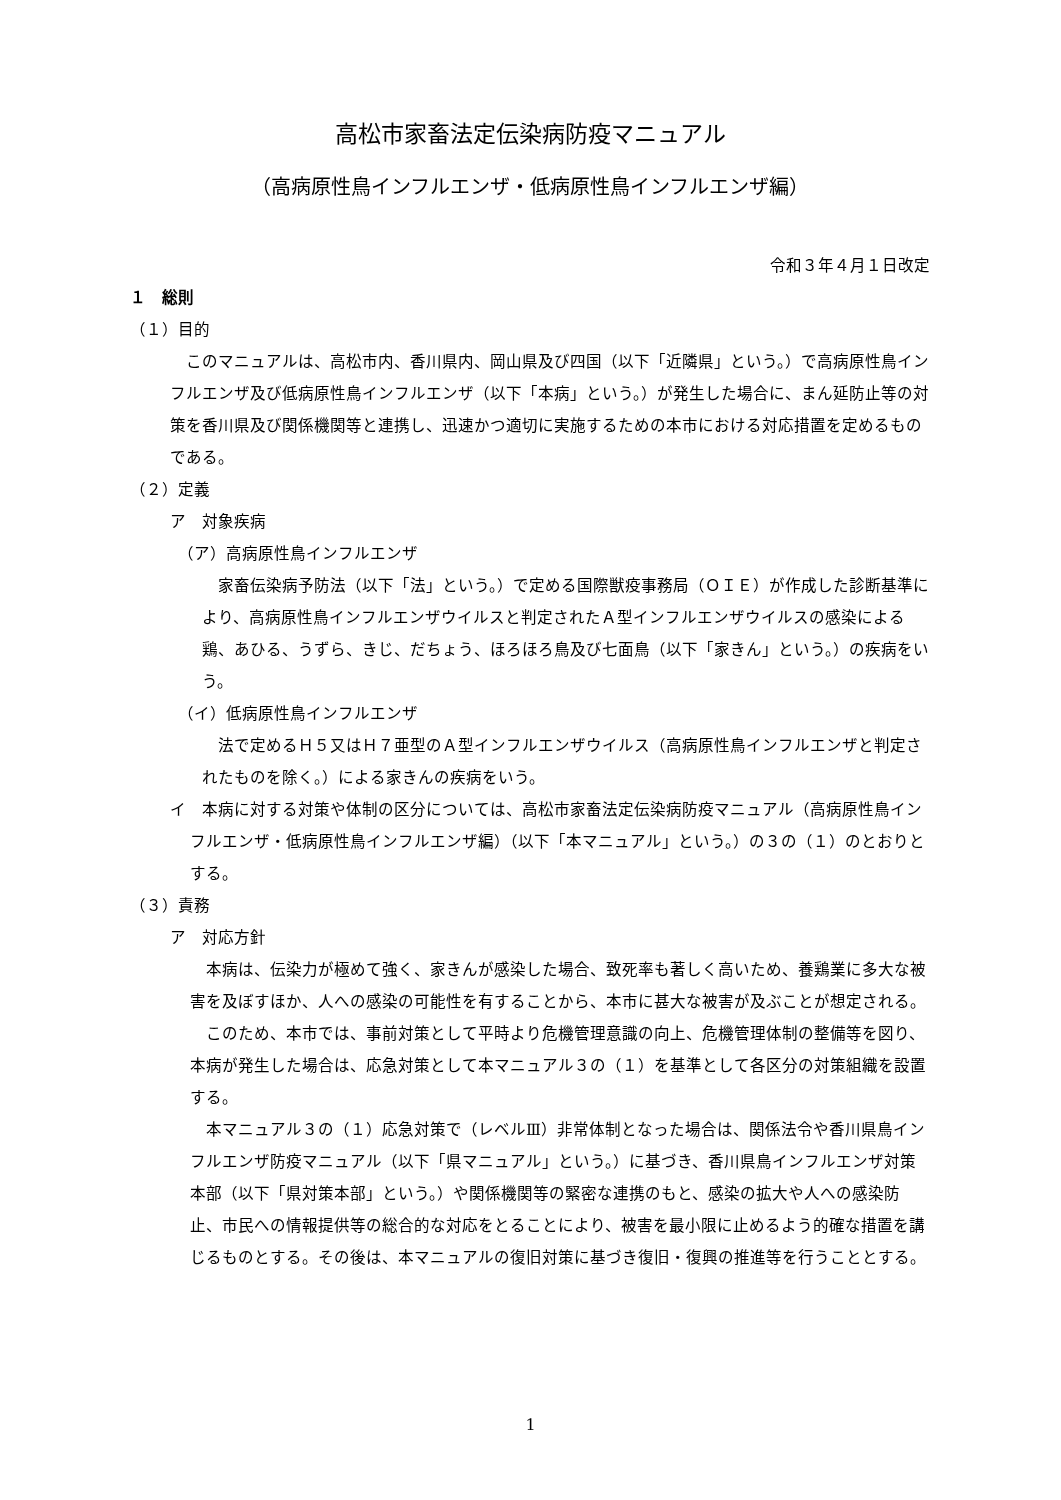高松市家畜法定伝染病防疫マニュアル
（高病原性鳥インフルエンザ・低病原性鳥インフルエンザ編）
令和３年４月１日改定
１　総則
（１）目的
このマニュアルは、高松市内、香川県内、岡山県及び四国（以下「近隣県」という。）で高病原性鳥インフルエンザ及び低病原性鳥インフルエンザ（以下「本病」という。）が発生した場合に、まん延防止等の対策を香川県及び関係機関等と連携し、迅速かつ適切に実施するための本市における対応措置を定めるものである。
（２）定義
ア　対象疾病
（ア）高病原性鳥インフルエンザ
家畜伝染病予防法（以下「法」という。）で定める国際獣疫事務局（ＯＩＥ）が作成した診断基準により、高病原性鳥インフルエンザウイルスと判定されたＡ型インフルエンザウイルスの感染による鶏、あひる、うずら、きじ、だちょう、ほろほろ鳥及び七面鳥（以下「家きん」という。）の疾病をいう。
（イ）低病原性鳥インフルエンザ
法で定めるＨ５又はＨ７亜型のＡ型インフルエンザウイルス（高病原性鳥インフルエンザと判定されたものを除く。）による家きんの疾病をいう。
イ　本病に対する対策や体制の区分については、高松市家畜法定伝染病防疫マニュアル（高病原性鳥インフルエンザ・低病原性鳥インフルエンザ編）（以下「本マニュアル」という。）の３の（１）のとおりとする。
（３）責務
ア　対応方針
本病は、伝染力が極めて強く、家きんが感染した場合、致死率も著しく高いため、養鶏業に多大な被害を及ぼすほか、人への感染の可能性を有することから、本市に甚大な被害が及ぶことが想定される。
このため、本市では、事前対策として平時より危機管理意識の向上、危機管理体制の整備等を図り、本病が発生した場合は、応急対策として本マニュアル３の（１）を基準として各区分の対策組織を設置する。
本マニュアル３の（１）応急対策で（レベルⅢ）非常体制となった場合は、関係法令や香川県鳥インフルエンザ防疫マニュアル（以下「県マニュアル」という。）に基づき、香川県鳥インフルエンザ対策本部（以下「県対策本部」という。）や関係機関等の緊密な連携のもと、感染の拡大や人への感染防止、市民への情報提供等の総合的な対応をとることにより、被害を最小限に止めるよう的確な措置を講じるものとする。その後は、本マニュアルの復旧対策に基づき復旧・復興の推進等を行うこととする。
1